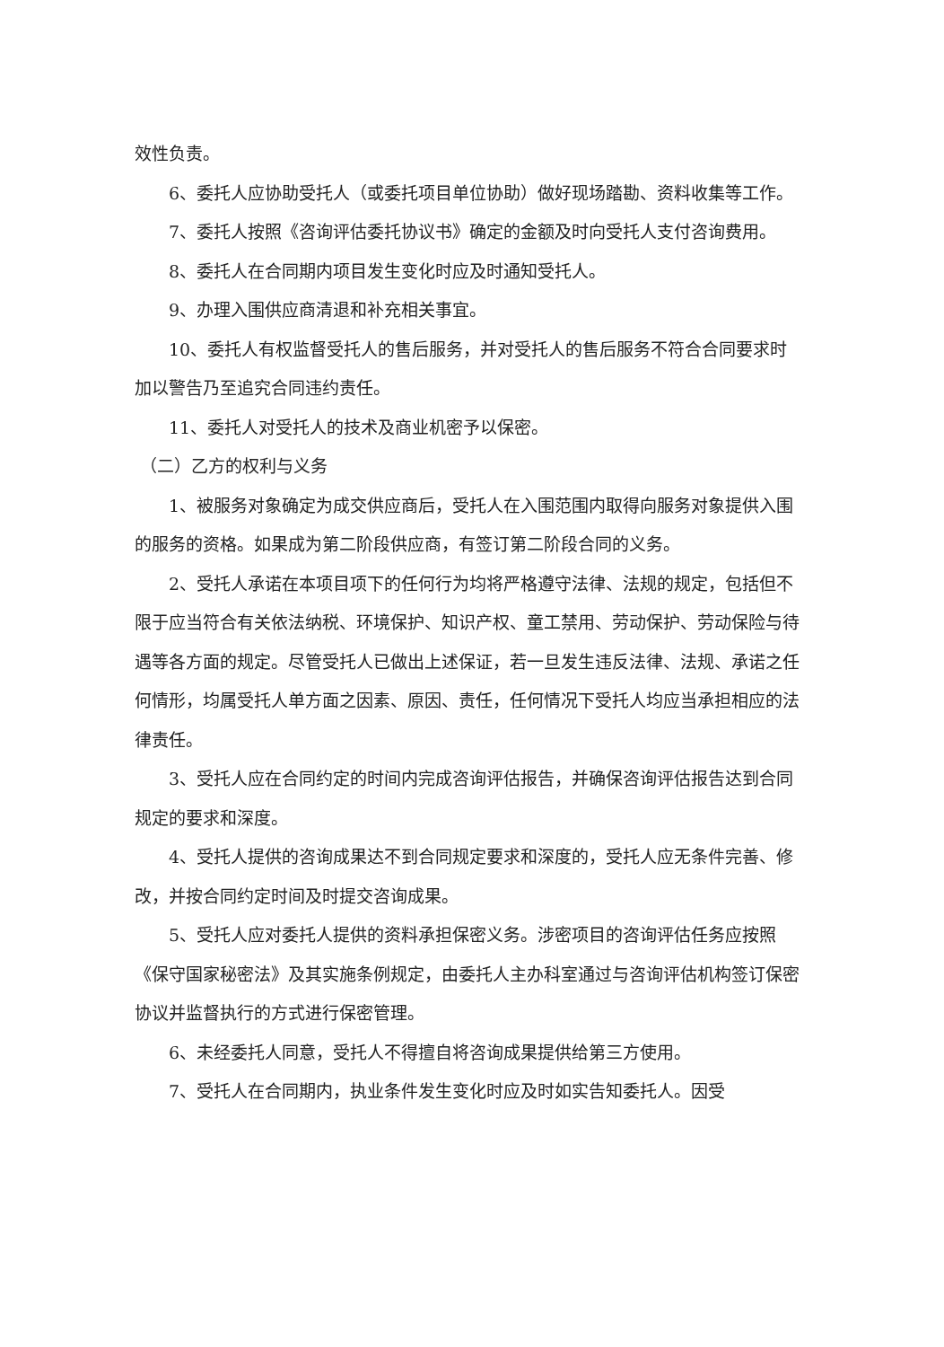效性负责。
6、委托人应协助受托人（或委托项目单位协助）做好现场踏勘、资料收集等工作。
7、委托人按照《咨询评估委托协议书》确定的金额及时向受托人支付咨询费用。
8、委托人在合同期内项目发生变化时应及时通知受托人。
9、办理入围供应商清退和补充相关事宜。
10、委托人有权监督受托人的售后服务，并对受托人的售后服务不符合合同要求时加以警告乃至追究合同违约责任。
11、委托人对受托人的技术及商业机密予以保密。
（二）乙方的权利与义务
1、被服务对象确定为成交供应商后，受托人在入围范围内取得向服务对象提供入围的服务的资格。如果成为第二阶段供应商，有签订第二阶段合同的义务。
2、受托人承诺在本项目项下的任何行为均将严格遵守法律、法规的规定，包括但不限于应当符合有关依法纳税、环境保护、知识产权、童工禁用、劳动保护、劳动保险与待遇等各方面的规定。尽管受托人已做出上述保证，若一旦发生违反法律、法规、承诺之任何情形，均属受托人单方面之因素、原因、责任，任何情况下受托人均应当承担相应的法律责任。
3、受托人应在合同约定的时间内完成咨询评估报告，并确保咨询评估报告达到合同规定的要求和深度。
4、受托人提供的咨询成果达不到合同规定要求和深度的，受托人应无条件完善、修改，并按合同约定时间及时提交咨询成果。
5、受托人应对委托人提供的资料承担保密义务。涉密项目的咨询评估任务应按照《保守国家秘密法》及其实施条例规定，由委托人主办科室通过与咨询评估机构签订保密协议并监督执行的方式进行保密管理。
6、未经委托人同意，受托人不得擅自将咨询成果提供给第三方使用。
7、受托人在合同期内，执业条件发生变化时应及时如实告知委托人。因受